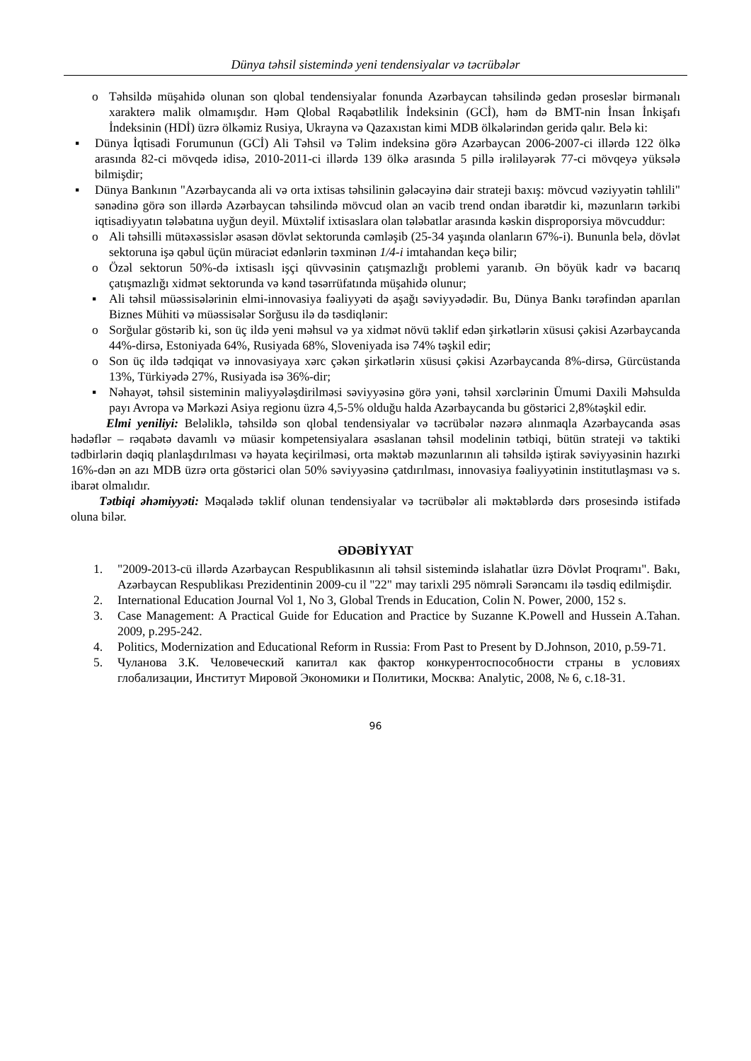Dünya təhsil sistemində yeni tendensiyalar və təcrübələr
o Təhsildə müşahidə olunan son qlobal tendensiyalar fonunda Azərbaycan təhsilində gedən proseslər birmənalı xarakterə malik olmamışdır. Həm Qlobal Rəqabətlilik İndeksinin (GCİ), həm də BMT-nin İnsan İnkişafı İndeksinin (HDİ) üzrə ölkəmiz Rusiya, Ukrayna və Qazaxıstan kimi MDB ölkələrindən geridə qalır. Belə ki:
▪ Dünya İqtisadi Forumunun (GCİ) Ali Təhsil və Təlim indeksinə görə Azərbaycan 2006-2007-ci illərdə 122 ölkə arasında 82-ci mövqedə idisə, 2010-2011-ci illərdə 139 ölkə arasında 5 pillə irəliləyərək 77-ci mövqeyə yüksələ bilmişdir;
▪ Dünya Bankının "Azərbaycanda ali və orta ixtisas təhsilinin gələcəyinə dair strateji baxış: mövcud vəziyyətin təhlili" sənədinə görə son illərdə Azərbaycan təhsilində mövcud olan ən vacib trend ondan ibarətdir ki, məzunların tərkibi iqtisadiyyatın tələbatına uyğun deyil. Müxtəlif ixtisaslara olan tələbatlar arasında kəskin disproporsiya mövcuddur:
o Ali təhsilli mütəxəssislər əsasən dövlət sektorunda cəmləşib (25-34 yaşında olanların 67%-i). Bununla belə, dövlət sektoruna işə qəbul üçün müraciət edənlərin təxminən 1/4-i imtahandan keçə bilir;
o Özəl sektorun 50%-də ixtisaslı işçi qüvvəsinin çatışmazlığı problemi yaranıb. Ən böyük kadr və bacarıq çatışmazlığı xidmət sektorunda və kənd təsərrüfatında müşahidə olunur;
▪ Ali təhsil müəssisələrinin elmi-innovasiya fəaliyyəti də aşağı səviyyədədir. Bu, Dünya Bankı tərəfindən aparılan Biznes Mühiti və müəssisələr Sorğusu ilə də təsdiqlənir:
o Sorğular göstərib ki, son üç ildə yeni məhsul və ya xidmət növü təklif edən şirkətlərin xüsusi çəkisi Azərbaycanda 44%-dirsə, Estoniyada 64%, Rusiyada 68%, Sloveniyada isə 74% təşkil edir;
o Son üç ildə tədqiqat və innovasiyaya xərc çəkən şirkətlərin xüsusi çəkisi Azərbaycanda 8%-dirsə, Gürcüstanda 13%, Türkiyədə 27%, Rusiyada isə 36%-dir;
▪ Nəhayət, təhsil sisteminin maliyyələşdirilməsi səviyyəsinə görə yəni, təhsil xərclərinin Ümumi Daxili Məhsulda payı Avropa və Mərkəzi Asiya regionu üzrə 4,5-5% olduğu halda Azərbaycanda bu göstərici 2,8%təşkil edir.
Elmi yeniliyi: Beləliklə, təhsildə son qlobal tendensiyalar və təcrübələr nəzərə alınmaqla Azərbaycanda əsas hədəflər – rəqabətə davamlı və müasir kompetensiyalara əsaslanan təhsil modelinin tətbiqi, bütün strateji və taktiki tədbirlərin dəqiq planlaşdırılması və həyata keçirilməsi, orta məktəb məzunlarının ali təhsildə iştirak səviyyəsinin hazırki 16%-dən ən azı MDB üzrə orta göstərici olan 50% səviyyəsinə çatdırılması, innovasiya fəaliyyətinin institutlaşması və s. ibarət olmalıdır.
Tətbiqi əhəmiyyəti: Məqalədə təklif olunan tendensiyalar və təcrübələr ali məktəblərdə dərs prosesində istifadə oluna bilər.
ƏDƏBİYYAT
1. "2009-2013-cü illərdə Azərbaycan Respublikasının ali təhsil sistemində islahatlar üzrə Dövlət Proqramı". Bakı, Azərbaycan Respublikası Prezidentinin 2009-cu il "22" may tarixli 295 nömrəli Sərəncamı ilə təsdiq edilmişdir.
2. International Education Journal Vol 1, No 3, Global Trends in Education, Colin N. Power, 2000, 152 s.
3. Case Management: A Practical Guide for Education and Practice by Suzanne K.Powell and Hussein A.Tahan. 2009, p.295-242.
4. Politics, Modernization and Educational Reform in Russia: From Past to Present by D.Johnson, 2010, p.59-71.
5. Чуланова З.К. Человеческий капитал как фактор конкурентоспособности страны в условиях глобализации, Институт Мировой Экономики и Политики, Москва: Analytic, 2008, № 6, с.18-31.
96